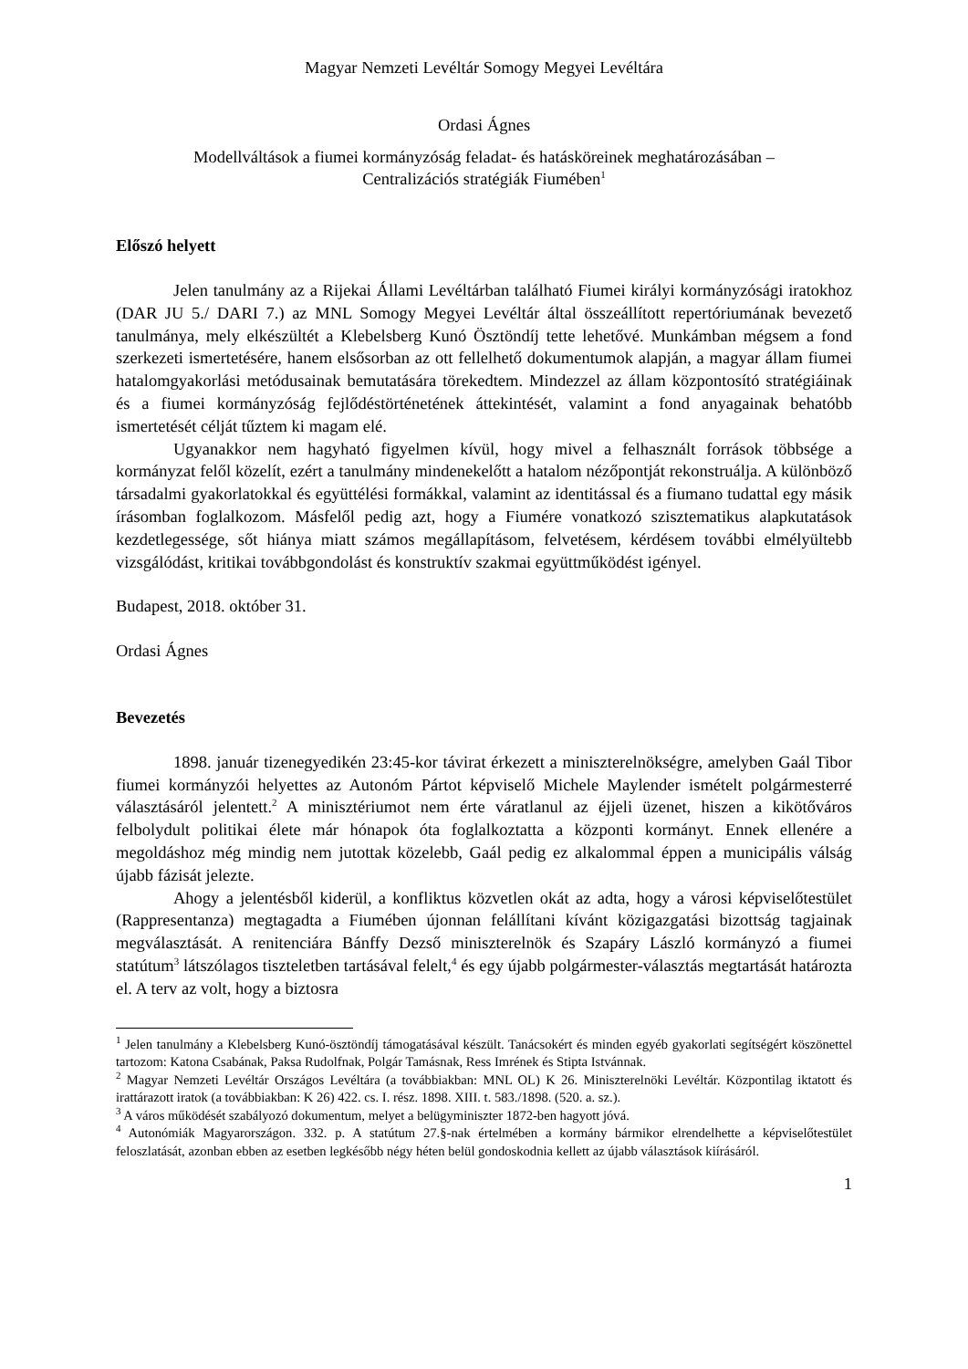Magyar Nemzeti Levéltár Somogy Megyei Levéltára
Ordasi Ágnes
Modellváltások a fiumei kormányzóság feladat- és hatásköreinek meghatározásában –
Centralizációs stratégiák Fiumében<sup>1</sup>
Előszó helyett
Jelen tanulmány az a Rijekai Állami Levéltárban található Fiumei királyi kormányzósági iratokhoz (DAR JU 5./ DARI 7.) az MNL Somogy Megyei Levéltár által összeállított repertóriumának bevezető tanulmánya, mely elkészültét a Klebelsberg Kunó Ösztöndíj tette lehetővé. Munkámban mégsem a fond szerkezeti ismertetésére, hanem elsősorban az ott fellelhető dokumentumok alapján, a magyar állam fiumei hatalomgyakorlási metódusainak bemutatására törekedtem. Mindezzel az állam központosító stratégiáinak és a fiumei kormányzóság fejlődéstörténetének áttekintését, valamint a fond anyagainak behatóbb ismertetését célját tűztem ki magam elé.
Ugyanakkor nem hagyható figyelmen kívül, hogy mivel a felhasznált források többsége a kormányzat felől közelít, ezért a tanulmány mindenekelőtt a hatalom nézőpontját rekonstruálja. A különböző társadalmi gyakorlatokkal és együttélési formákkal, valamint az identitással és a fiumano tudattal egy másik írásomban foglalkozom. Másfelől pedig azt, hogy a Fiumére vonatkozó szisztematikus alapkutatások kezdetlegessége, sőt hiánya miatt számos megállapításom, felvetésem, kérdésem további elmélyültebb vizsgálódást, kritikai továbbgondolást és konstruktív szakmai együttműködést igényel.
Budapest, 2018. október 31.
Ordasi Ágnes
Bevezetés
1898. január tizenegyedikén 23:45-kor távirat érkezett a miniszterelnökségre, amelyben Gaál Tibor fiumei kormányzói helyettes az Autonóm Pártot képviselő Michele Maylender ismételt polgármesterré választásáról jelentett.<sup>2</sup> A minisztériumot nem érte váratlanul az éjjeli üzenet, hiszen a kikötőváros felbolydult politikai élete már hónapok óta foglalkoztatta a központi kormányt. Ennek ellenére a megoldáshoz még mindig nem jutottak közelebb, Gaál pedig ez alkalommal éppen a municipális válság újabb fázisát jelezte.
Ahogy a jelentésből kiderül, a konfliktus közvetlen okát az adta, hogy a városi képviselőtestület (Rappresentanza) megtagadta a Fiumében újonnan felállítani kívánt közigazgatási bizottság tagjainak megválasztását. A renitenciára Bánffy Dezső miniszterelnök és Szapáry László kormányzó a fiumei statútum<sup>3</sup> látszólagos tiszteletben tartásával felelt,<sup>4</sup> és egy újabb polgármester-választás megtartását határozta el. A terv az volt, hogy a biztosra
<sup>1</sup> Jelen tanulmány a Klebelsberg Kunó-ösztöndíj támogatásával készült. Tanácsokért és minden egyéb gyakorlati segítségért köszönettel tartozom: Katona Csabának, Paksa Rudolfnak, Polgár Tamásnak, Ress Imrének és Stipta Istvánnak.
<sup>2</sup> Magyar Nemzeti Levéltár Országos Levéltára (a továbbiakban: MNL OL) K 26. Miniszterelnöki Levéltár. Központilag iktatott és irattárazott iratok (a továbbiakban: K 26) 422. cs. I. rész. 1898. XIII. t. 583./1898. (520. a. sz.).
<sup>3</sup> A város működését szabályozó dokumentum, melyet a belügyminiszter 1872-ben hagyott jóvá.
<sup>4</sup> Autonómiák Magyarországon. 332. p. A statútum 27.§-nak értelmében a kormány bármikor elrendelhette a képviselőtestület feloszlatását, azonban ebben az esetben legkésőbb négy héten belül gondoskodnia kellett az újabb választások kiírásáról.
1